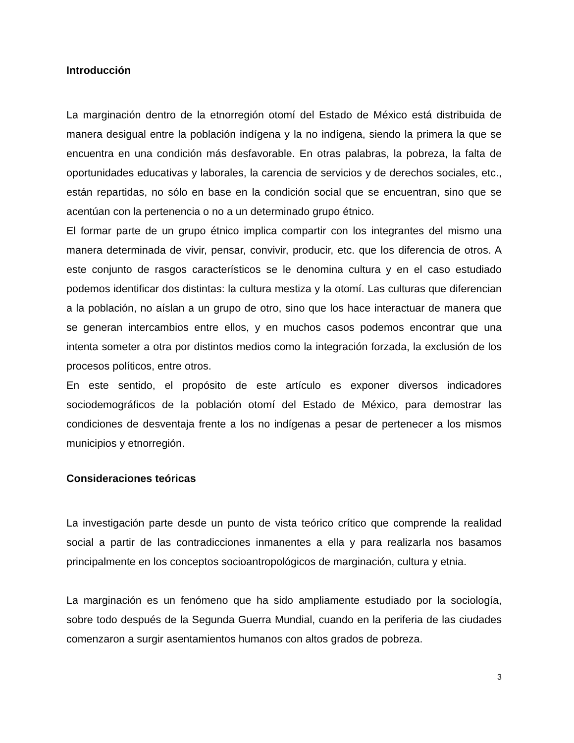Introducción
La marginación dentro de la etnorregión otomí del Estado de México está distribuida de manera desigual entre la población indígena y la no indígena, siendo la primera la que se encuentra en una condición más desfavorable. En otras palabras, la pobreza, la falta de oportunidades educativas y laborales, la carencia de servicios y de derechos sociales, etc., están repartidas, no sólo en base en la condición social que se encuentran, sino que se acentúan con la pertenencia o no a un determinado grupo étnico.
El formar parte de un grupo étnico implica compartir con los integrantes del mismo una manera determinada de vivir, pensar, convivir, producir, etc. que los diferencia de otros. A este conjunto de rasgos característicos se le denomina cultura y en el caso estudiado podemos identificar dos distintas: la cultura mestiza y la otomí. Las culturas que diferencian a la población, no aíslan a un grupo de otro, sino que los hace interactuar de manera que se generan intercambios entre ellos, y en muchos casos podemos encontrar que una intenta someter a otra por distintos medios como la integración forzada, la exclusión de los procesos políticos, entre otros.
En este sentido, el propósito de este artículo es exponer diversos indicadores sociodemográficos de la población otomí del Estado de México, para demostrar las condiciones de desventaja frente a los no indígenas a pesar de pertenecer a los mismos municipios y etnorregión.
Consideraciones teóricas
La investigación parte desde un punto de vista teórico crítico que comprende la realidad social a partir de las contradicciones inmanentes a ella y para realizarla nos basamos principalmente en los conceptos socioantropológicos de marginación, cultura y etnia.
La marginación es un fenómeno que ha sido ampliamente estudiado por la sociología, sobre todo después de la Segunda Guerra Mundial, cuando en la periferia de las ciudades comenzaron a surgir asentamientos humanos con altos grados de pobreza.
3